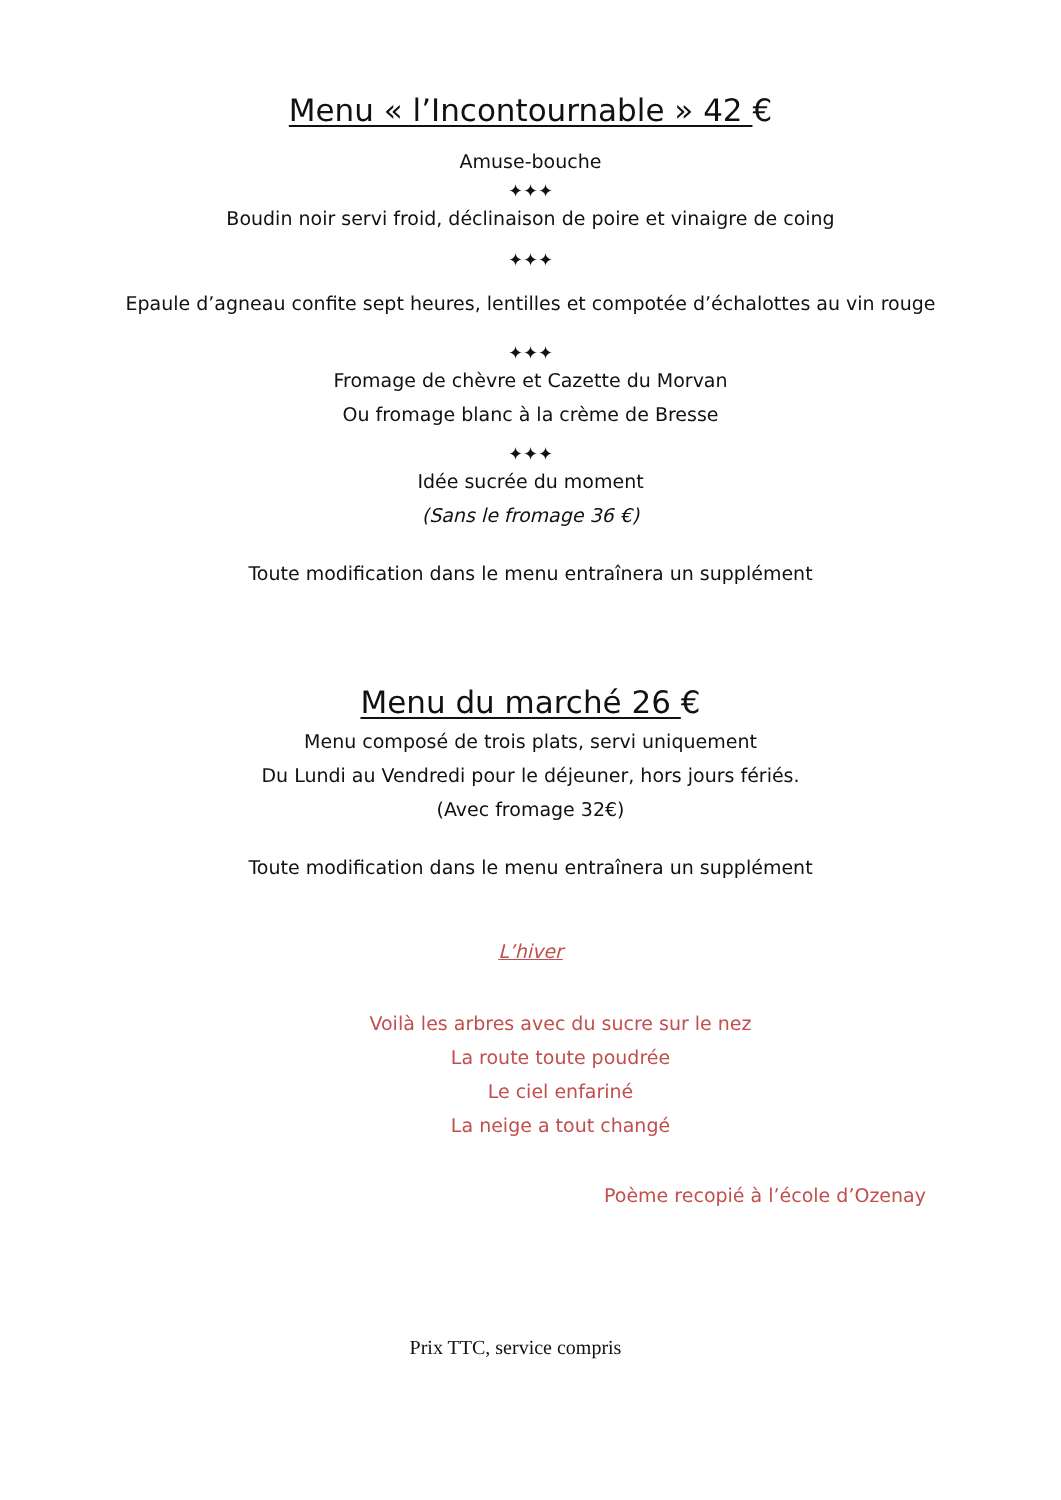Menu « l’Incontournable » 42 €
Amuse-bouche
✦✦✦
Boudin noir servi froid, déclinaison de poire et vinaigre de coing
✦✦✦
Epaule d’agneau confite sept heures, lentilles et compotée d’échalottes au vin rouge
✦✦✦
Fromage de chèvre et Cazette du Morvan
Ou fromage blanc à la crème de Bresse
✦✦✦
Idée sucrée du moment
(Sans le fromage 36 €)
Toute modification dans le menu entraînera un supplément
Menu du marché 26 €
Menu composé de trois plats, servi uniquement
Du Lundi au Vendredi pour le déjeuner, hors jours fériés.
(Avec fromage 32€)
Toute modification dans le menu entraînera un supplément
L’hiver
Voilà les arbres avec du sucre sur le nez
La route toute poudrée
Le ciel enfariné
La neige a tout changé
Poème recopié à l’école d’Ozenay
Prix TTC, service compris